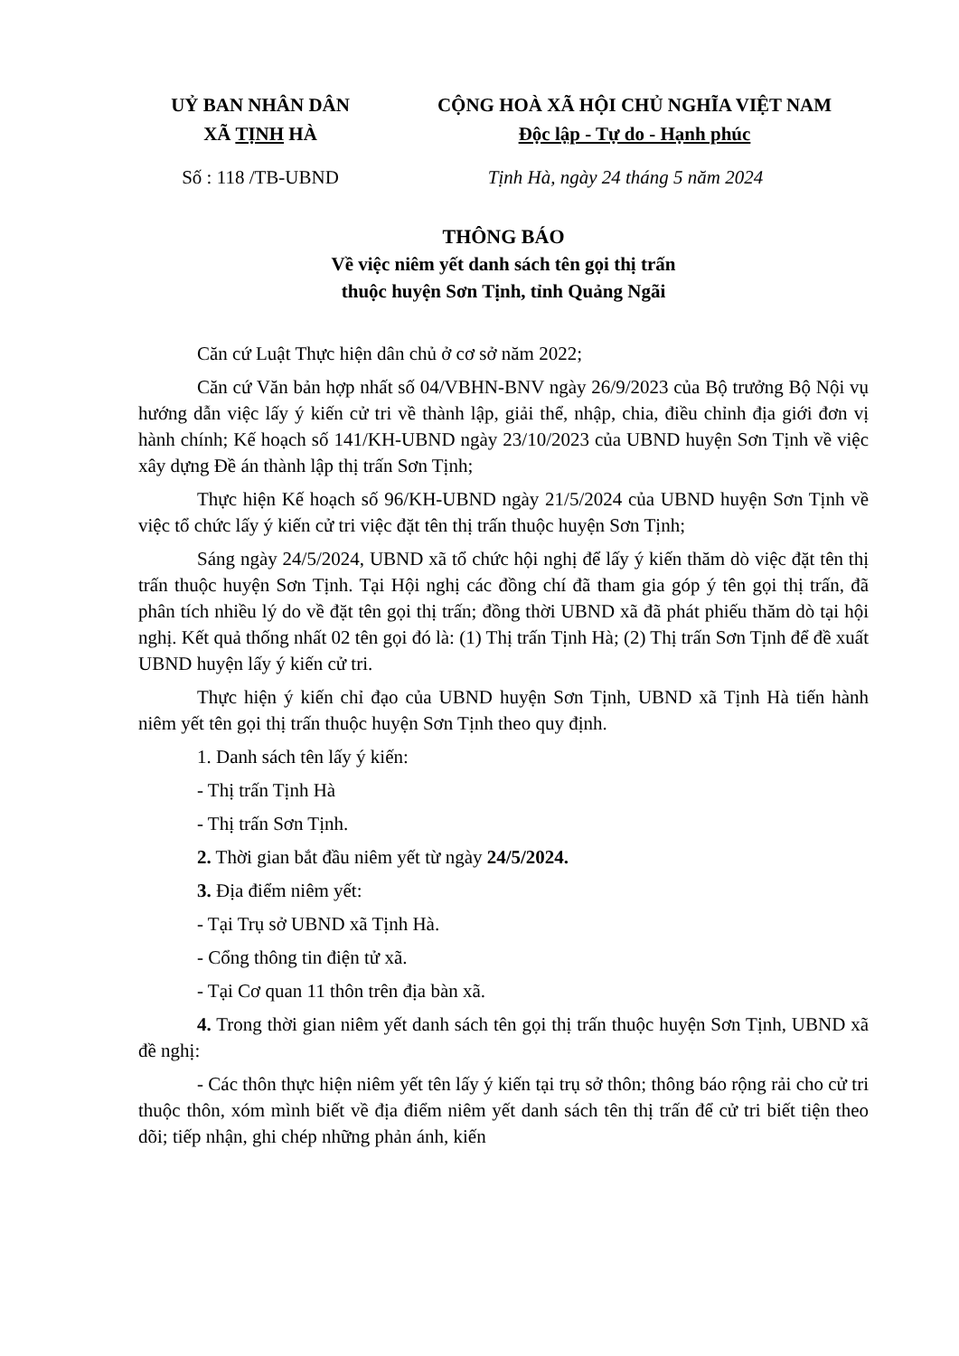UỶ BAN NHÂN DÂN
XÃ TỊNH HÀ
CỘNG HOÀ XÃ HỘI CHỦ NGHĨA VIỆT NAM
Độc lập - Tự do - Hạnh phúc
Số : 118 /TB-UBND Tịnh Hà, ngày 24 tháng 5 năm 2024
THÔNG BÁO
Về việc niêm yết danh sách tên gọi thị trấn
thuộc huyện Sơn Tịnh, tỉnh Quảng Ngãi
Căn cứ Luật Thực hiện dân chủ ở cơ sở năm 2022;
Căn cứ Văn bản hợp nhất số 04/VBHN-BNV ngày 26/9/2023 của Bộ trưởng Bộ Nội vụ hướng dẫn việc lấy ý kiến cử tri về thành lập, giải thể, nhập, chia, điều chỉnh địa giới đơn vị hành chính; Kế hoạch số 141/KH-UBND ngày 23/10/2023 của UBND huyện Sơn Tịnh về việc xây dựng Đề án thành lập thị trấn Sơn Tịnh;
Thực hiện Kế hoạch số 96/KH-UBND ngày 21/5/2024 của UBND huyện Sơn Tịnh về việc tổ chức lấy ý kiến cử tri việc đặt tên thị trấn thuộc huyện Sơn Tịnh;
Sáng ngày 24/5/2024, UBND xã tổ chức hội nghị để lấy ý kiến thăm dò việc đặt tên thị trấn thuộc huyện Sơn Tịnh. Tại Hội nghị các đồng chí đã tham gia góp ý tên gọi thị trấn, đã phân tích nhiều lý do về đặt tên gọi thị trấn; đồng thời UBND xã đã phát phiếu thăm dò tại hội nghị. Kết quả thống nhất 02 tên gọi đó là: (1) Thị trấn Tịnh Hà; (2) Thị trấn Sơn Tịnh để đề xuất UBND huyện lấy ý kiến cử tri.
Thực hiện ý kiến chỉ đạo của UBND huyện Sơn Tịnh, UBND xã Tịnh Hà tiến hành niêm yết tên gọi thị trấn thuộc huyện Sơn Tịnh theo quy định.
1. Danh sách tên lấy ý kiến:
- Thị trấn Tịnh Hà
- Thị trấn Sơn Tịnh.
2. Thời gian bắt đầu niêm yết từ ngày 24/5/2024.
3. Địa điểm niêm yết:
- Tại Trụ sở UBND xã Tịnh Hà.
- Cổng thông tin điện tử xã.
- Tại Cơ quan 11 thôn trên địa bàn xã.
4. Trong thời gian niêm yết danh sách tên gọi thị trấn thuộc huyện Sơn Tịnh, UBND xã đề nghị:
- Các thôn thực hiện niêm yết tên lấy ý kiến tại trụ sở thôn; thông báo rộng rải cho cử tri thuộc thôn, xóm mình biết về địa điểm niêm yết danh sách tên thị trấn để cử tri biết tiện theo dõi; tiếp nhận, ghi chép những phản ánh, kiến